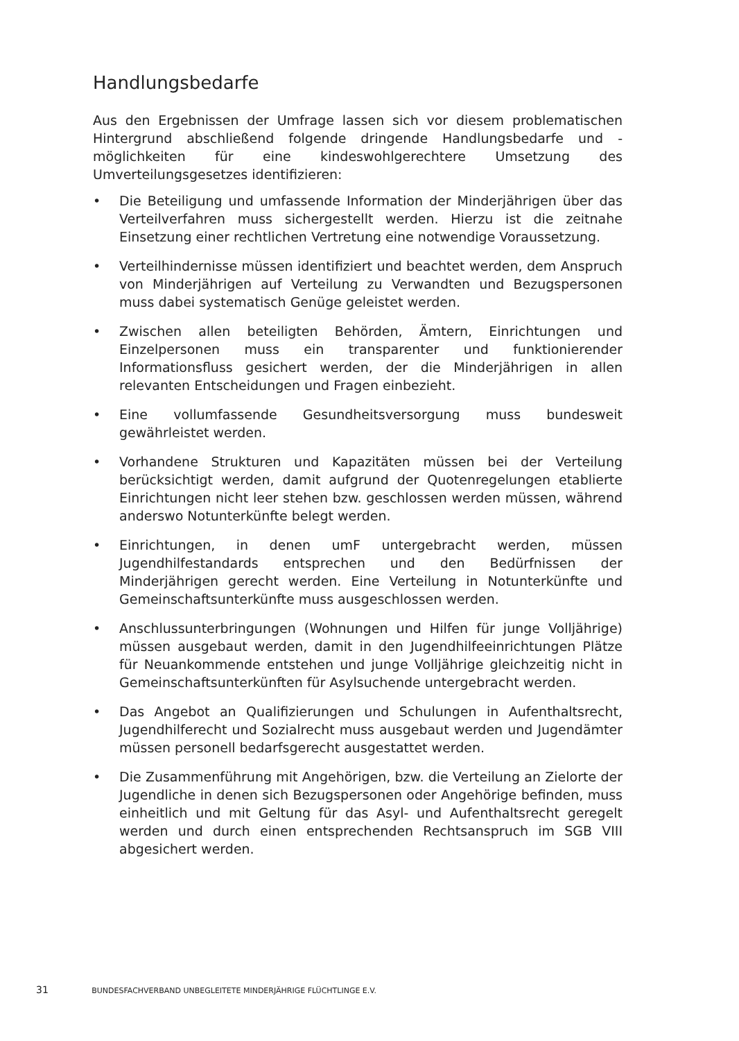Handlungsbedarfe
Aus den Ergebnissen der Umfrage lassen sich vor diesem problematischen Hintergrund abschließend folgende dringende Handlungsbedarfe und -möglichkeiten für eine kindeswohlgerechtere Umsetzung des Umverteilungsgesetzes identifizieren:
• Die Beteiligung und umfassende Information der Minderjährigen über das Verteilverfahren muss sichergestellt werden. Hierzu ist die zeitnahe Einsetzung einer rechtlichen Vertretung eine notwendige Voraussetzung.
• Verteilhindernisse müssen identifiziert und beachtet werden, dem Anspruch von Minderjährigen auf Verteilung zu Verwandten und Bezugspersonen muss dabei systematisch Genüge geleistet werden.
• Zwischen allen beteiligten Behörden, Ämtern, Einrichtungen und Einzelpersonen muss ein transparenter und funktionierender Informationsfluss gesichert werden, der die Minderjährigen in allen relevanten Entscheidungen und Fragen einbezieht.
• Eine vollumfassende Gesundheitsversorgung muss bundesweit gewährleistet werden.
• Vorhandene Strukturen und Kapazitäten müssen bei der Verteilung berücksichtigt werden, damit aufgrund der Quotenregelungen etablierte Einrichtungen nicht leer stehen bzw. geschlossen werden müssen, während anderswo Notunterkünfte belegt werden.
• Einrichtungen, in denen umF untergebracht werden, müssen Jugendhilfestandards entsprechen und den Bedürfnissen der Minderjährigen gerecht werden. Eine Verteilung in Notunterkünfte und Gemeinschaftsunterkünfte muss ausgeschlossen werden.
• Anschlussunterbringungen (Wohnungen und Hilfen für junge Volljährige) müssen ausgebaut werden, damit in den Jugendhilfeeinrichtungen Plätze für Neuankommende entstehen und junge Volljährige gleichzeitig nicht in Gemeinschaftsunterkünften für Asylsuchende untergebracht werden.
• Das Angebot an Qualifizierungen und Schulungen in Aufenthaltsrecht, Jugendhilferecht und Sozialrecht muss ausgebaut werden und Jugendämter müssen personell bedarfsgerecht ausgestattet werden.
• Die Zusammenführung mit Angehörigen, bzw. die Verteilung an Zielorte der Jugendliche in denen sich Bezugspersonen oder Angehörige befinden, muss einheitlich und mit Geltung für das Asyl- und Aufenthaltsrecht geregelt werden und durch einen entsprechenden Rechtsanspruch im SGB VIII abgesichert werden.
31 BUNDESFACHVERBAND UNBEGLEITETE MINDERJÄHRIGE FLÜCHTLINGE E.V.